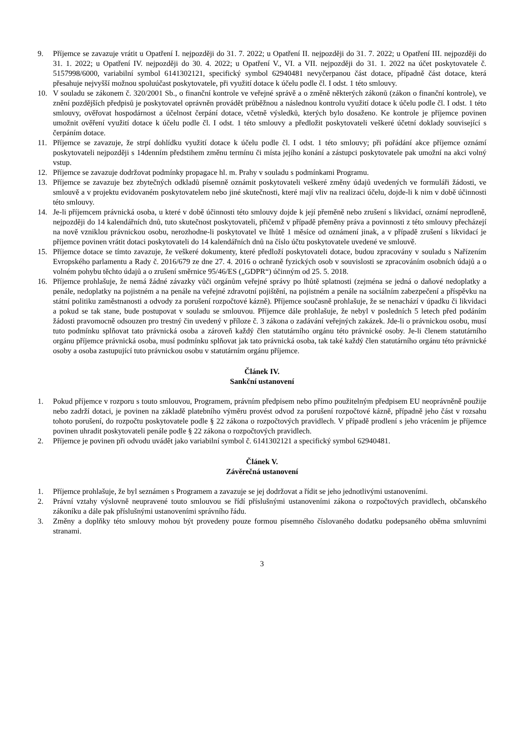9. Příjemce se zavazuje vrátit u Opatření I. nejpozději do 31. 7. 2022; u Opatření II. nejpozději do 31. 7. 2022; u Opatření III. nejpozději do 31. 1. 2022; u Opatření IV. nejpozději do 30. 4. 2022; u Opatření V., VI. a VII. nejpozději do 31. 1. 2022 na účet poskytovatele č. 5157998/6000, variabilní symbol 6141302121, specifický symbol 62940481 nevyčerpanou část dotace, případně část dotace, která přesahuje nejvyšší možnou spoluúčast poskytovatele, při využití dotace k účelu podle čl. I odst. 1 této smlouvy.
10. V souladu se zákonem č. 320/2001 Sb., o finanční kontrole ve veřejné správě a o změně některých zákonů (zákon o finanční kontrole), ve znění pozdějších předpisů je poskytovatel oprávněn provádět průběžnou a následnou kontrolu využití dotace k účelu podle čl. I odst. 1 této smlouvy, ověřovat hospodárnost a účelnost čerpání dotace, včetně výsledků, kterých bylo dosaženo. Ke kontrole je příjemce povinen umožnit ověření využití dotace k účelu podle čl. I odst. 1 této smlouvy a předložit poskytovateli veškeré účetní doklady související s čerpáním dotace.
11. Příjemce se zavazuje, že strpí dohlídku využití dotace k účelu podle čl. I odst. 1 této smlouvy; při pořádání akce příjemce oznámí poskytovateli nejpozději s 14denním předstihem změnu termínu či místa jejího konání a zástupci poskytovatele pak umožní na akci volný vstup.
12. Příjemce se zavazuje dodržovat podmínky propagace hl. m. Prahy v souladu s podmínkami Programu.
13. Příjemce se zavazuje bez zbytečných odkladů písemně oznámit poskytovateli veškeré změny údajů uvedených ve formuláři žádosti, ve smlouvě a v projektu evidovaném poskytovatelem nebo jiné skutečnosti, které mají vliv na realizaci účelu, dojde-li k nim v době účinnosti této smlouvy.
14. Je-li příjemcem právnická osoba, u které v době účinnosti této smlouvy dojde k její přeměně nebo zrušení s likvidací, oznámí neprodleně, nejpozději do 14 kalendářních dnů, tuto skutečnost poskytovateli, přičemž v případě přeměny práva a povinnosti z této smlouvy přecházejí na nově vzniklou právnickou osobu, nerozhodne-li poskytovatel ve lhůtě 1 měsíce od oznámení jinak, a v případě zrušení s likvidací je příjemce povinen vrátit dotaci poskytovateli do 14 kalendářních dnů na číslo účtu poskytovatele uvedené ve smlouvě.
15. Příjemce dotace se tímto zavazuje, že veškeré dokumenty, které předloží poskytovateli dotace, budou zpracovány v souladu s Nařízením Evropského parlamentu a Rady č. 2016/679 ze dne 27. 4. 2016 o ochraně fyzických osob v souvislosti se zpracováním osobních údajů a o volném pohybu těchto údajů a o zrušení směrnice 95/46/ES („GDPR“) účinným od 25. 5. 2018.
16. Příjemce prohlašuje, že nemá žádné závazky vůči orgánům veřejné správy po lhůtě splatnosti (zejména se jedná o daňové nedoplatky a penále, nedoplatky na pojistném a na penále na veřejné zdravotní pojištění, na pojistném a penále na sociálním zabezpečení a příspěvku na státní politiku zaměstnanosti a odvody za porušení rozpočtové kázně). Příjemce současně prohlašuje, že se nenachází v úpadku či likvidaci a pokud se tak stane, bude postupovat v souladu se smlouvou. Příjemce dále prohlašuje, že nebyl v posledních 5 letech před podáním žádosti pravomocně odsouzen pro trestný čin uvedený v příloze č. 3 zákona o zadávání veřejných zakázek. Jde-li o právnickou osobu, musí tuto podmínku splňovat tato právnická osoba a zároveň každý člen statutárního orgánu této právnické osoby. Je-li členem statutárního orgánu příjemce právnická osoba, musí podmínku splňovat jak tato právnická osoba, tak také každý člen statutárního orgánu této právnické osoby a osoba zastupující tuto právnickou osobu v statutárním orgánu příjemce.
Článek IV.
Sankční ustanovení
1. Pokud příjemce v rozporu s touto smlouvou, Programem, právním předpisem nebo přímo použitelným předpisem EU neoprávněně použije nebo zadrží dotaci, je povinen na základě platebního výměru provést odvod za porušení rozpočtové kázně, případně jeho část v rozsahu tohoto porušení, do rozpočtu poskytovatele podle § 22 zákona o rozpočtových pravidlech. V případě prodlení s jeho vrácením je příjemce povinen uhradit poskytovateli penále podle § 22 zákona o rozpočtových pravidlech.
2. Příjemce je povinen při odvodu uvádět jako variabilní symbol č. 6141302121 a specifický symbol 62940481.
Článek V.
Závěrečná ustanovení
1. Příjemce prohlašuje, že byl seznámen s Programem a zavazuje se jej dodržovat a řídit se jeho jednotlivými ustanoveními.
2. Právní vztahy výslovně neupravené touto smlouvou se řídí příslušnými ustanoveními zákona o rozpočtových pravidlech, občanského zákoníku a dále pak příslušnými ustanoveními správního řádu.
3. Změny a doplňky této smlouvy mohou být provedeny pouze formou písemného číslovaného dodatku podepsaného oběma smluvními stranami.
3